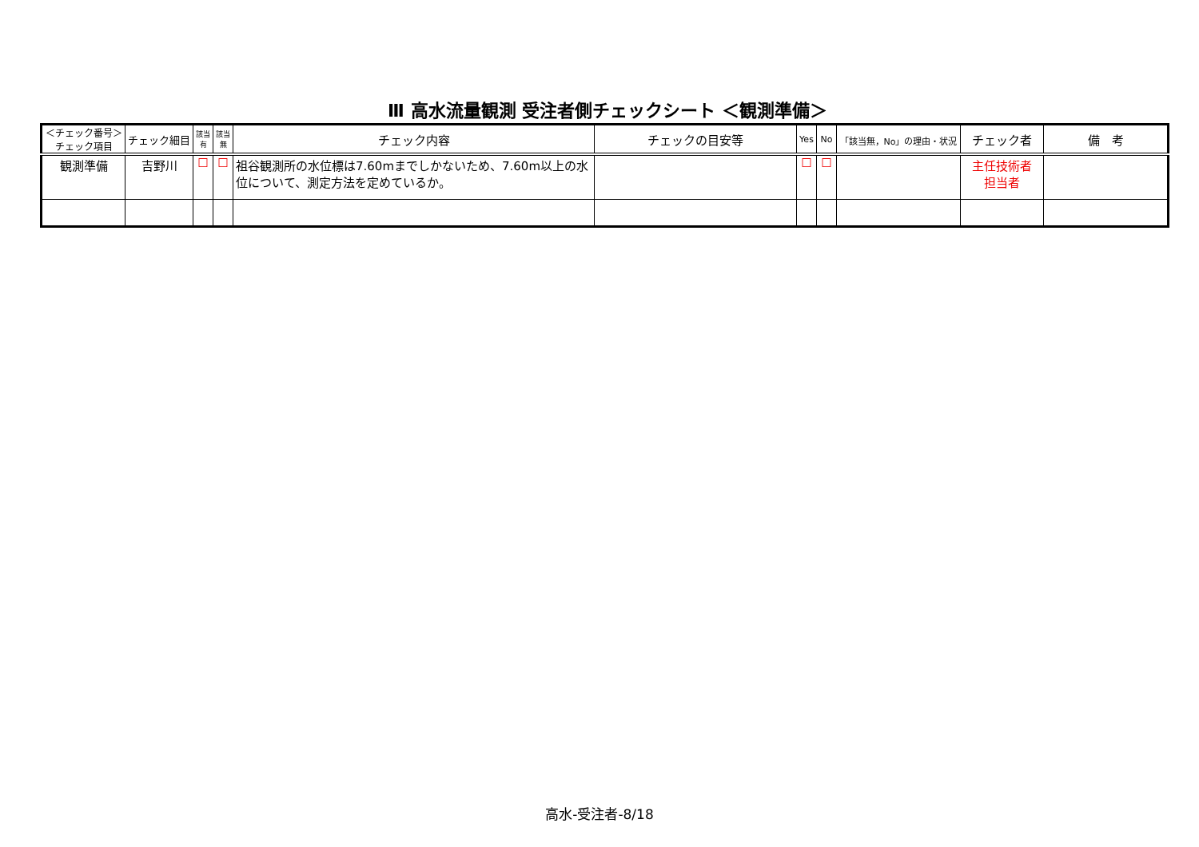Ⅲ 高水流量観測 受注者側チェックシート ＜観測準備＞
| ＜チェック番号＞ チェック項目 | チェック細目 | 該当 有 | 該当 無 | チェック内容 | チェックの目安等 | Yes | No | 「該当無，No」の理由・状況 | チェック者 | 備 考 |
| --- | --- | --- | --- | --- | --- | --- | --- | --- | --- | --- |
| 観測準備 | 吉野川 | ☐ | ☐ | 祖谷観測所の水位標は7.60mまでしかないため、7.60m以上の水位について、測定方法を定めているか。 | | ☐ | ☐ | | 主任技術者 担当者 | |
高水-受注者-8/18